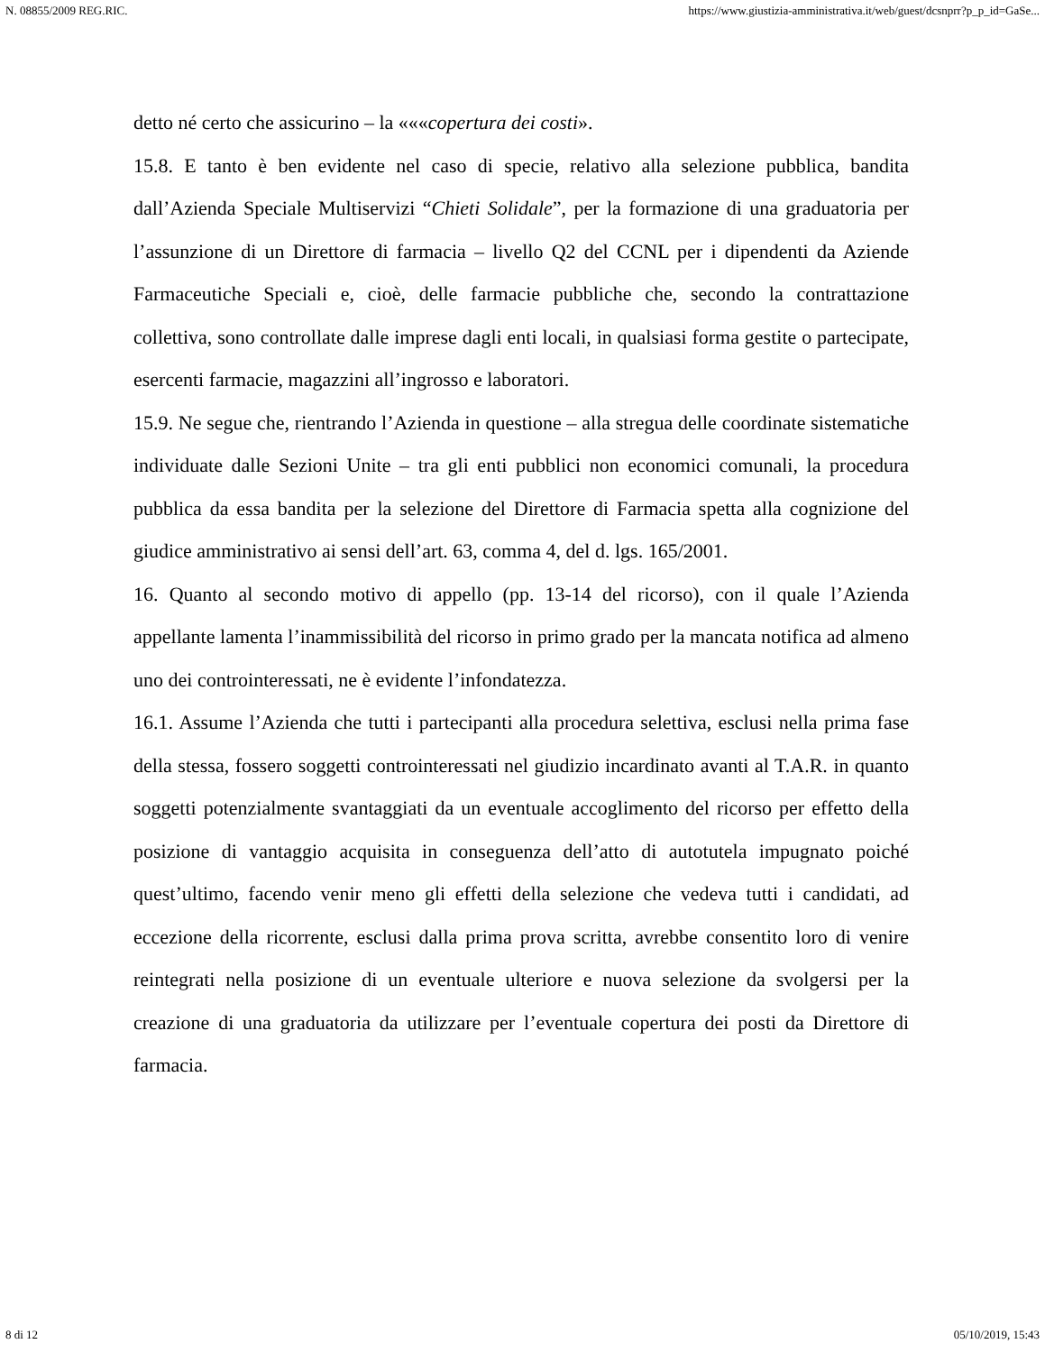N. 08855/2009 REG.RIC. https://www.giustizia-amministrativa.it/web/guest/dcsnprr?p_p_id=GaSe...
detto né certo che assicurino – la «««copertura dei costi».
15.8. E tanto è ben evidente nel caso di specie, relativo alla selezione pubblica, bandita dall’Azienda Speciale Multiservizi “Chieti Solidale”, per la formazione di una graduatoria per l’assunzione di un Direttore di farmacia – livello Q2 del CCNL per i dipendenti da Aziende Farmaceutiche Speciali e, cioè, delle farmacie pubbliche che, secondo la contrattazione collettiva, sono controllate dalle imprese dagli enti locali, in qualsiasi forma gestite o partecipate, esercenti farmacie, magazzini all’ingrosso e laboratori.
15.9. Ne segue che, rientrando l’Azienda in questione – alla stregua delle coordinate sistematiche individuate dalle Sezioni Unite – tra gli enti pubblici non economici comunali, la procedura pubblica da essa bandita per la selezione del Direttore di Farmacia spetta alla cognizione del giudice amministrativo ai sensi dell’art. 63, comma 4, del d. lgs. 165/2001.
16. Quanto al secondo motivo di appello (pp. 13-14 del ricorso), con il quale l’Azienda appellante lamenta l’inammissibilità del ricorso in primo grado per la mancata notifica ad almeno uno dei controinteressati, ne è evidente l’infondatezza.
16.1. Assume l’Azienda che tutti i partecipanti alla procedura selettiva, esclusi nella prima fase della stessa, fossero soggetti controinteressati nel giudizio incardinato avanti al T.A.R. in quanto soggetti potenzialmente svantaggiati da un eventuale accoglimento del ricorso per effetto della posizione di vantaggio acquisita in conseguenza dell’atto di autotutela impugnato poiché quest’ultimo, facendo venir meno gli effetti della selezione che vedeva tutti i candidati, ad eccezione della ricorrente, esclusi dalla prima prova scritta, avrebbe consentito loro di venire reintegrati nella posizione di un eventuale ulteriore e nuova selezione da svolgersi per la creazione di una graduatoria da utilizzare per l’eventuale copertura dei posti da Direttore di farmacia.
8 di 12 05/10/2019, 15:43